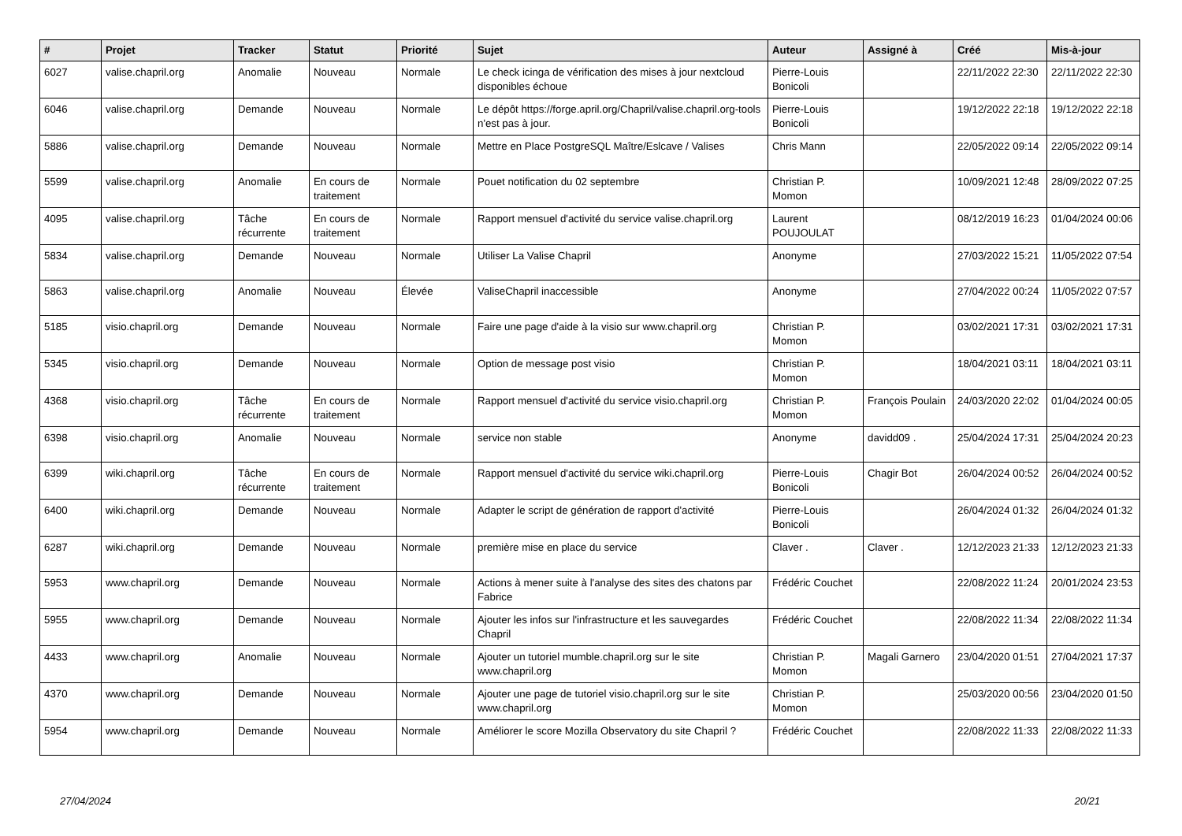| # | Projet | Tracker | Statut | Priorité | Sujet | Auteur | Assigné à | Créé | Mis-à-jour |
| --- | --- | --- | --- | --- | --- | --- | --- | --- | --- |
| 6027 | valise.chapril.org | Anomalie | Nouveau | Normale | Le check icinga de vérification des mises à jour nextcloud disponibles échoue | Pierre-Louis Bonicoli | | 22/11/2022 22:30 | 22/11/2022 22:30 |
| 6046 | valise.chapril.org | Demande | Nouveau | Normale | Le dépôt https://forge.april.org/Chapril/valise.chapril.org-tools n'est pas à jour. | Pierre-Louis Bonicoli | | 19/12/2022 22:18 | 19/12/2022 22:18 |
| 5886 | valise.chapril.org | Demande | Nouveau | Normale | Mettre en Place PostgreSQL Maître/Eslcave / Valises | Chris Mann | | 22/05/2022 09:14 | 22/05/2022 09:14 |
| 5599 | valise.chapril.org | Anomalie | En cours de traitement | Normale | Pouet notification du 02 septembre | Christian P. Momon | | 10/09/2021 12:48 | 28/09/2022 07:25 |
| 4095 | valise.chapril.org | Tâche récurrente | En cours de traitement | Normale | Rapport mensuel d'activité du service valise.chapril.org | Laurent POUJOULAT | | 08/12/2019 16:23 | 01/04/2024 00:06 |
| 5834 | valise.chapril.org | Demande | Nouveau | Normale | Utiliser La Valise Chapril | Anonyme | | 27/03/2022 15:21 | 11/05/2022 07:54 |
| 5863 | valise.chapril.org | Anomalie | Nouveau | Élevée | ValiseChapril inaccessible | Anonyme | | 27/04/2022 00:24 | 11/05/2022 07:57 |
| 5185 | visio.chapril.org | Demande | Nouveau | Normale | Faire une page d'aide à la visio sur www.chapril.org | Christian P. Momon | | 03/02/2021 17:31 | 03/02/2021 17:31 |
| 5345 | visio.chapril.org | Demande | Nouveau | Normale | Option de message post visio | Christian P. Momon | | 18/04/2021 03:11 | 18/04/2021 03:11 |
| 4368 | visio.chapril.org | Tâche récurrente | En cours de traitement | Normale | Rapport mensuel d'activité du service visio.chapril.org | Christian P. Momon | François Poulain | 24/03/2020 22:02 | 01/04/2024 00:05 |
| 6398 | visio.chapril.org | Anomalie | Nouveau | Normale | service non stable | Anonyme | davidd09 . | 25/04/2024 17:31 | 25/04/2024 20:23 |
| 6399 | wiki.chapril.org | Tâche récurrente | En cours de traitement | Normale | Rapport mensuel d'activité du service wiki.chapril.org | Pierre-Louis Bonicoli | Chagir Bot | 26/04/2024 00:52 | 26/04/2024 00:52 |
| 6400 | wiki.chapril.org | Demande | Nouveau | Normale | Adapter le script de génération de rapport d'activité | Pierre-Louis Bonicoli | | 26/04/2024 01:32 | 26/04/2024 01:32 |
| 6287 | wiki.chapril.org | Demande | Nouveau | Normale | première mise en place du service | Claver . | Claver . | 12/12/2023 21:33 | 12/12/2023 21:33 |
| 5953 | www.chapril.org | Demande | Nouveau | Normale | Actions à mener suite à l'analyse des sites des chatons par Fabrice | Frédéric Couchet | | 22/08/2022 11:24 | 20/01/2024 23:53 |
| 5955 | www.chapril.org | Demande | Nouveau | Normale | Ajouter les infos sur l'infrastructure et les sauvegardes Chapril | Frédéric Couchet | | 22/08/2022 11:34 | 22/08/2022 11:34 |
| 4433 | www.chapril.org | Anomalie | Nouveau | Normale | Ajouter un tutoriel mumble.chapril.org sur le site www.chapril.org | Christian P. Momon | Magali Garnero | 23/04/2020 01:51 | 27/04/2021 17:37 |
| 4370 | www.chapril.org | Demande | Nouveau | Normale | Ajouter une page de tutoriel visio.chapril.org sur le site www.chapril.org | Christian P. Momon | | 25/03/2020 00:56 | 23/04/2020 01:50 |
| 5954 | www.chapril.org | Demande | Nouveau | Normale | Améliorer le score Mozilla Observatory du site Chapril ? | Frédéric Couchet | | 22/08/2022 11:33 | 22/08/2022 11:33 |
27/04/2024 20/21